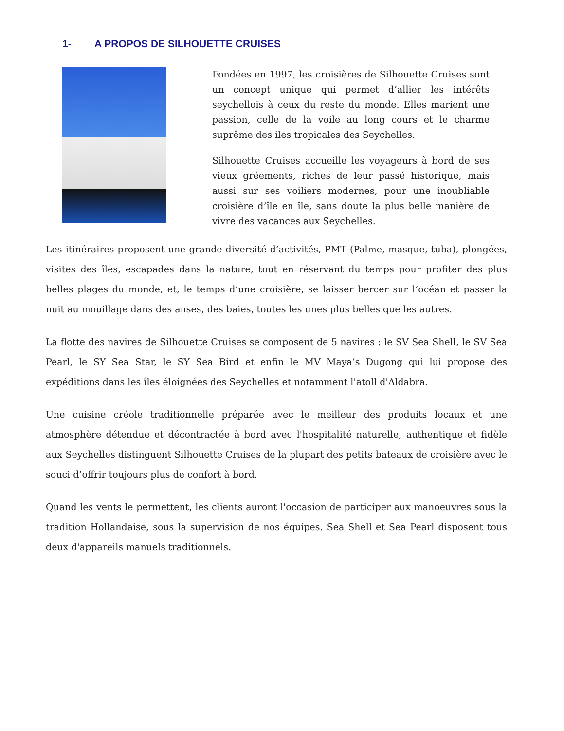1- A PROPOS DE SILHOUETTE CRUISES
Fondées en 1997, les croisières de Silhouette Cruises sont un concept unique qui permet d’allier les intérêts seychellois à ceux du reste du monde. Elles marient une passion, celle de la voile au long cours et le charme suprême des iles tropicales des Seychelles.
Silhouette Cruises accueille les voyageurs à bord de ses vieux gréements, riches de leur passé historique, mais aussi sur ses voiliers modernes, pour une inoubliable croisière d’île en île, sans doute la plus belle manière de vivre des vacances aux Seychelles.
Les itinéraires proposent une grande diversité d’activités, PMT (Palme, masque, tuba), plongées, visites des îles, escapades dans la nature, tout en réservant du temps pour profiter des plus belles plages du monde, et, le temps d’une croisière, se laisser bercer sur l’océan et passer la nuit au mouillage dans des anses, des baies, toutes les unes plus belles que les autres.
La flotte des navires de Silhouette Cruises se composent de 5 navires : le SV Sea Shell, le SV Sea Pearl, le SY Sea Star, le SY Sea Bird et enfin le MV Maya’s Dugong qui lui propose des expéditions dans les îles éloignées des Seychelles et notamment l'atoll d'Aldabra.
Une cuisine créole traditionnelle préparée avec le meilleur des produits locaux et une atmosphère détendue et décontractée à bord avec l'hospitalité naturelle, authentique et fidèle aux Seychelles distinguent Silhouette Cruises de la plupart des petits bateaux de croisière avec le souci d’offrir toujours plus de confort à bord.
Quand les vents le permettent, les clients auront l'occasion de participer aux manoeuvres sous la tradition Hollandaise, sous la supervision de nos équipes. Sea Shell et Sea Pearl disposent tous deux d'appareils manuels traditionnels.